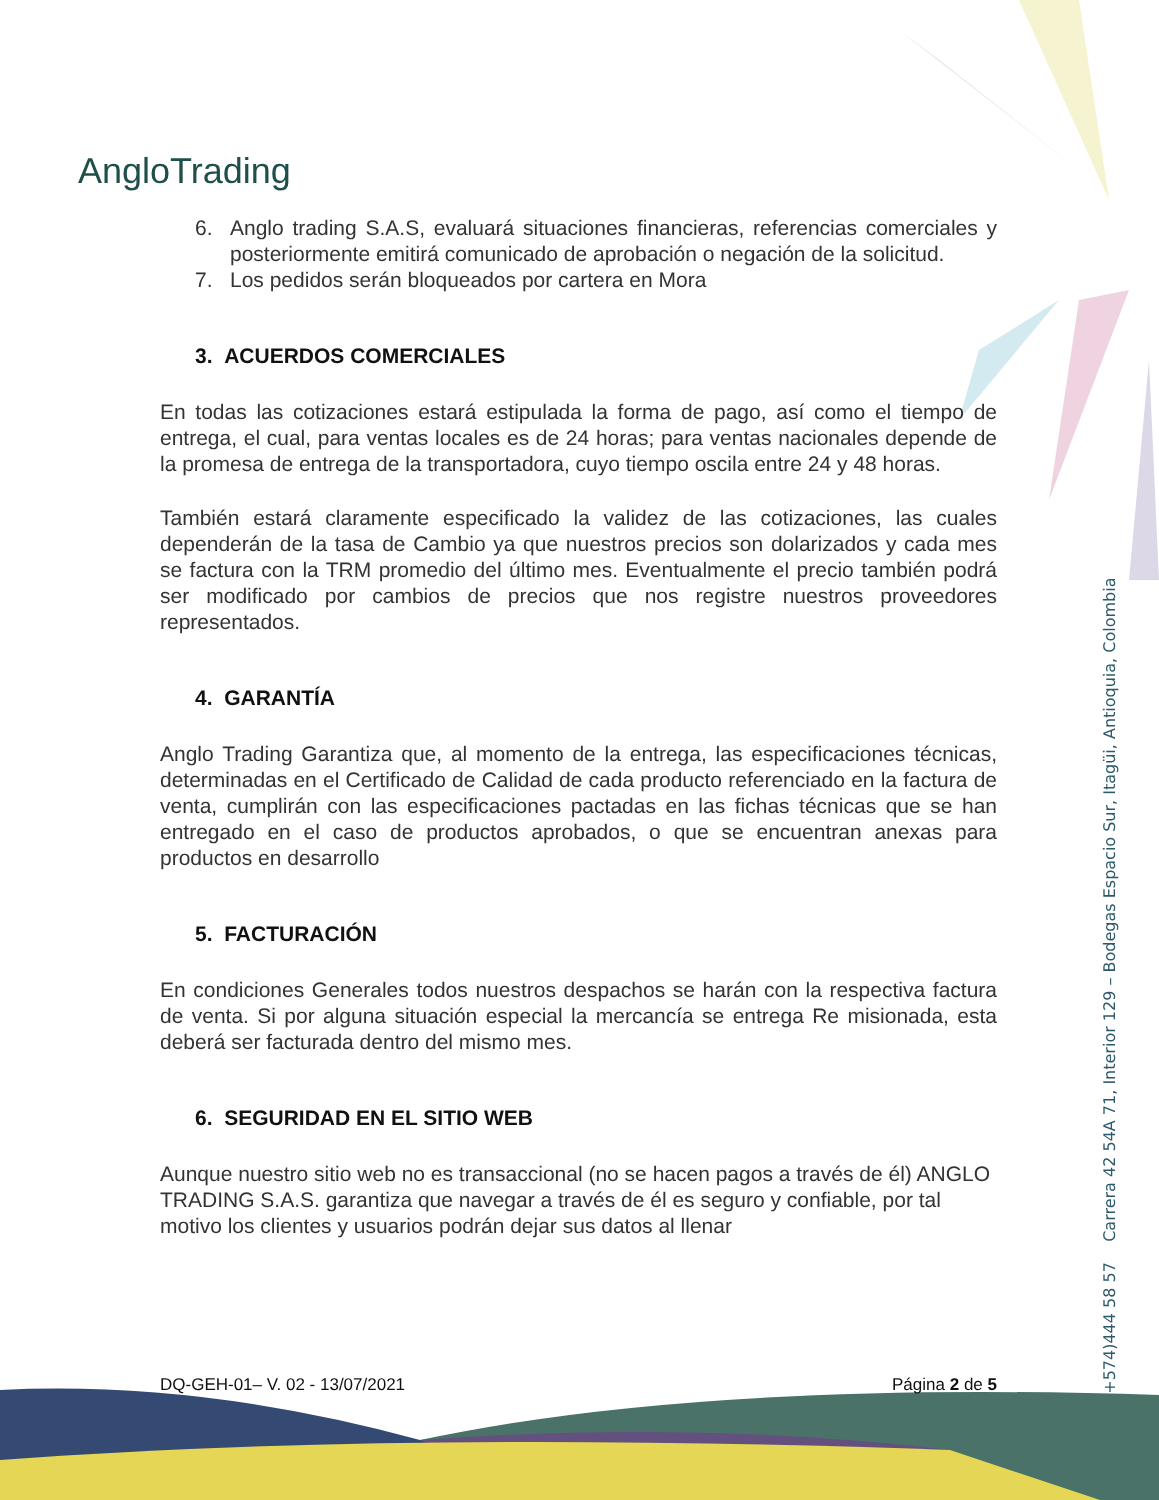AngloTrading
6. Anglo trading S.A.S, evaluará situaciones financieras, referencias comerciales y posteriormente emitirá comunicado de aprobación o negación de la solicitud.
7. Los pedidos serán bloqueados por cartera en Mora
3. ACUERDOS COMERCIALES
En todas las cotizaciones estará estipulada la forma de pago, así como el tiempo de entrega, el cual, para ventas locales es de 24 horas; para ventas nacionales depende de la promesa de entrega de la transportadora, cuyo tiempo oscila entre 24 y 48 horas.
También estará claramente especificado la validez de las cotizaciones, las cuales dependerán de la tasa de Cambio ya que nuestros precios son dolarizados y cada mes se factura con la TRM promedio del último mes. Eventualmente el precio también podrá ser modificado por cambios de precios que nos registre nuestros proveedores representados.
4. GARANTÍA
Anglo Trading Garantiza que, al momento de la entrega, las especificaciones técnicas, determinadas en el Certificado de Calidad de cada producto referenciado en la factura de venta, cumplirán con las especificaciones pactadas en las fichas técnicas que se han entregado en el caso de productos aprobados, o que se encuentran anexas para productos en desarrollo
5. FACTURACIÓN
En condiciones Generales todos nuestros despachos se harán con la respectiva factura de venta. Si por alguna situación especial la mercancía se entrega Re misionada, esta deberá ser facturada dentro del mismo mes.
6. SEGURIDAD EN EL SITIO WEB
Aunque nuestro sitio web no es transaccional (no se hacen pagos a través de él) ANGLO TRADING S.A.S. garantiza que navegar a través de él es seguro y confiable, por tal motivo los clientes y usuarios podrán dejar sus datos al llenar
(+574)444 58 57 Carrera 42 54A 71, Interior 129 – Bodegas Espacio Sur, Itagüi, Antioquia, Colombia
DQ-GEH-01– V. 02 - 13/07/2021 Página 2 de 5